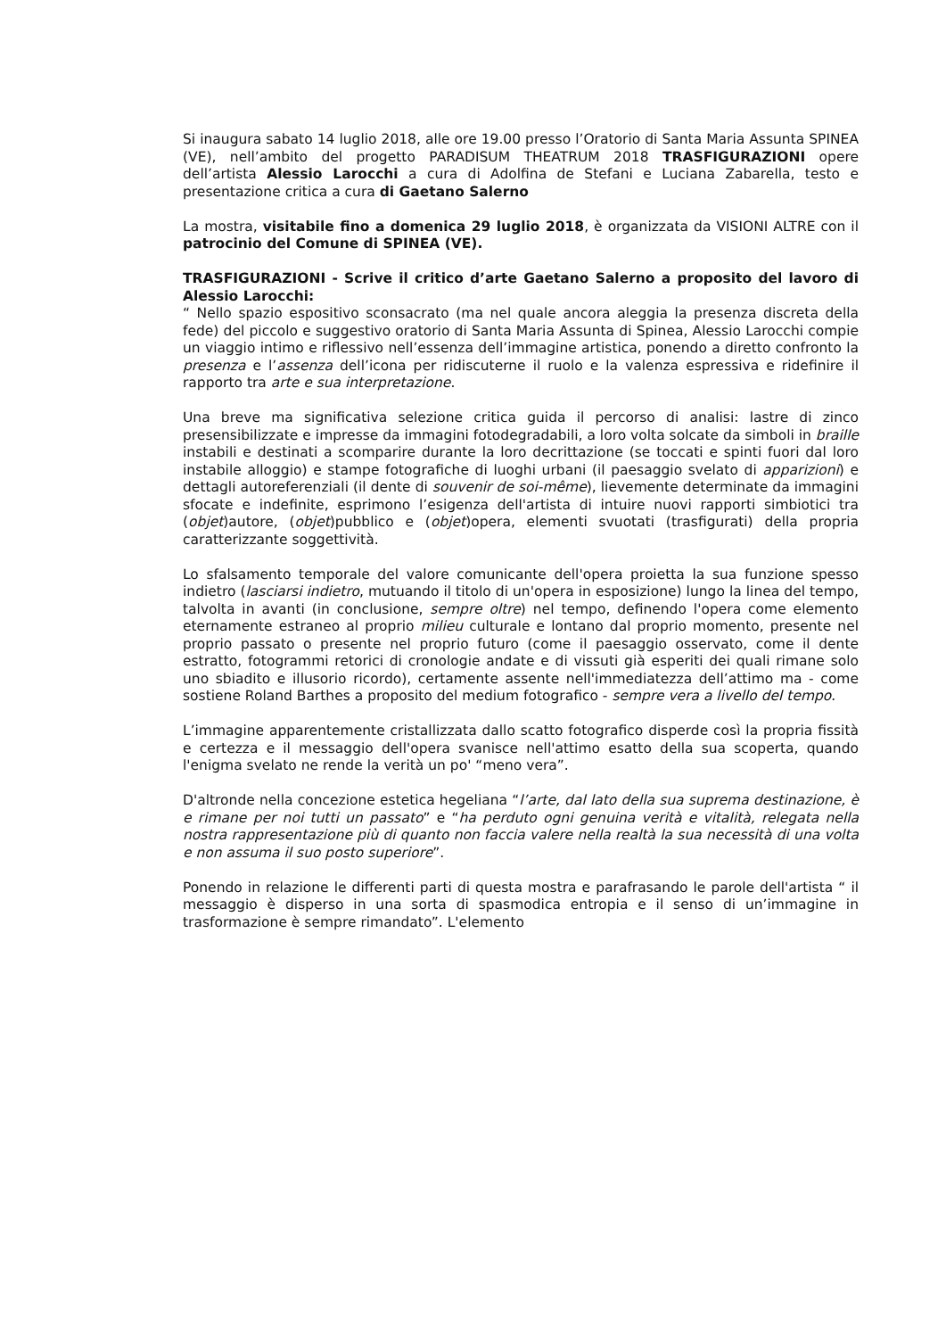Si inaugura sabato 14 luglio 2018, alle ore 19.00 presso l’Oratorio di Santa Maria Assunta SPINEA (VE), nell’ambito del progetto PARADISUM THEATRUM 2018 TRASFIGURAZIONI opere dell’artista Alessio Larocchi a cura di Adolfina de Stefani e Luciana Zabarella, testo e presentazione critica a cura di Gaetano Salerno
La mostra, visitabile fino a domenica 29 luglio 2018, è organizzata da VISIONI ALTRE con il patrocinio del Comune di SPINEA (VE).
TRASFIGURAZIONI - Scrive il critico d’arte Gaetano Salerno a proposito del lavoro di Alessio Larocchi:
“ Nello spazio espositivo sconsacrato (ma nel quale ancora aleggia la presenza discreta della fede) del piccolo e suggestivo oratorio di Santa Maria Assunta di Spinea, Alessio Larocchi compie un viaggio intimo e riflessivo nell’essenza dell’immagine artistica, ponendo a diretto confronto la presenza e l’assenza dell’icona per ridiscuterne il ruolo e la valenza espressiva e ridefinire il rapporto tra arte e sua interpretazione.
Una breve ma significativa selezione critica guida il percorso di analisi: lastre di zinco presensibilizzate e impresse da immagini fotodegradabili, a loro volta solcate da simboli in braille instabili e destinati a scomparire durante la loro decrittazione (se toccati e spinti fuori dal loro instabile alloggio) e stampe fotografiche di luoghi urbani (il paesaggio svelato di apparizioni) e dettagli autoreferenziali (il dente di souvenir de soi-même), lievemente determinate da immagini sfocate e indefinite, esprimono l’esigenza dell'artista di intuire nuovi rapporti simbiotici tra (objet)autore, (objet)pubblico e (objet)opera, elementi svuotati (trasfigurati) della propria caratterizzante soggettività.
Lo sfalsamento temporale del valore comunicante dell'opera proietta la sua funzione spesso indietro (lasciarsi indietro, mutuando il titolo di un'opera in esposizione) lungo la linea del tempo, talvolta in avanti (in conclusione, sempre oltre) nel tempo, definendo l'opera come elemento eternamente estraneo al proprio milieu culturale e lontano dal proprio momento, presente nel proprio passato o presente nel proprio futuro (come il paesaggio osservato, come il dente estratto, fotogrammi retorici di cronologie andate e di vissuti già esperiti dei quali rimane solo uno sbiadito e illusorio ricordo), certamente assente nell'immediatezza dell’attimo ma - come sostiene Roland Barthes a proposito del medium fotografico - sempre vera a livello del tempo.
L’immagine apparentemente cristallizzata dallo scatto fotografico disperde così la propria fissità e certezza e il messaggio dell'opera svanisce nell'attimo esatto della sua scoperta, quando l'enigma svelato ne rende la verità un po' “meno vera”.
D'altronde nella concezione estetica hegeliana “l’arte, dal lato della sua suprema destinazione, è e rimane per noi tutti un passato” e “ha perduto ogni genuina verità e vitalità, relegata nella nostra rappresentazione più di quanto non faccia valere nella realtà la sua necessità di una volta e non assuma il suo posto superiore”.
Ponendo in relazione le differenti parti di questa mostra e parafrasando le parole dell'artista “ il messaggio è disperso in una sorta di spasmodica entropia e il senso di un’immagine in trasformazione è sempre rimandato”. L'elemento